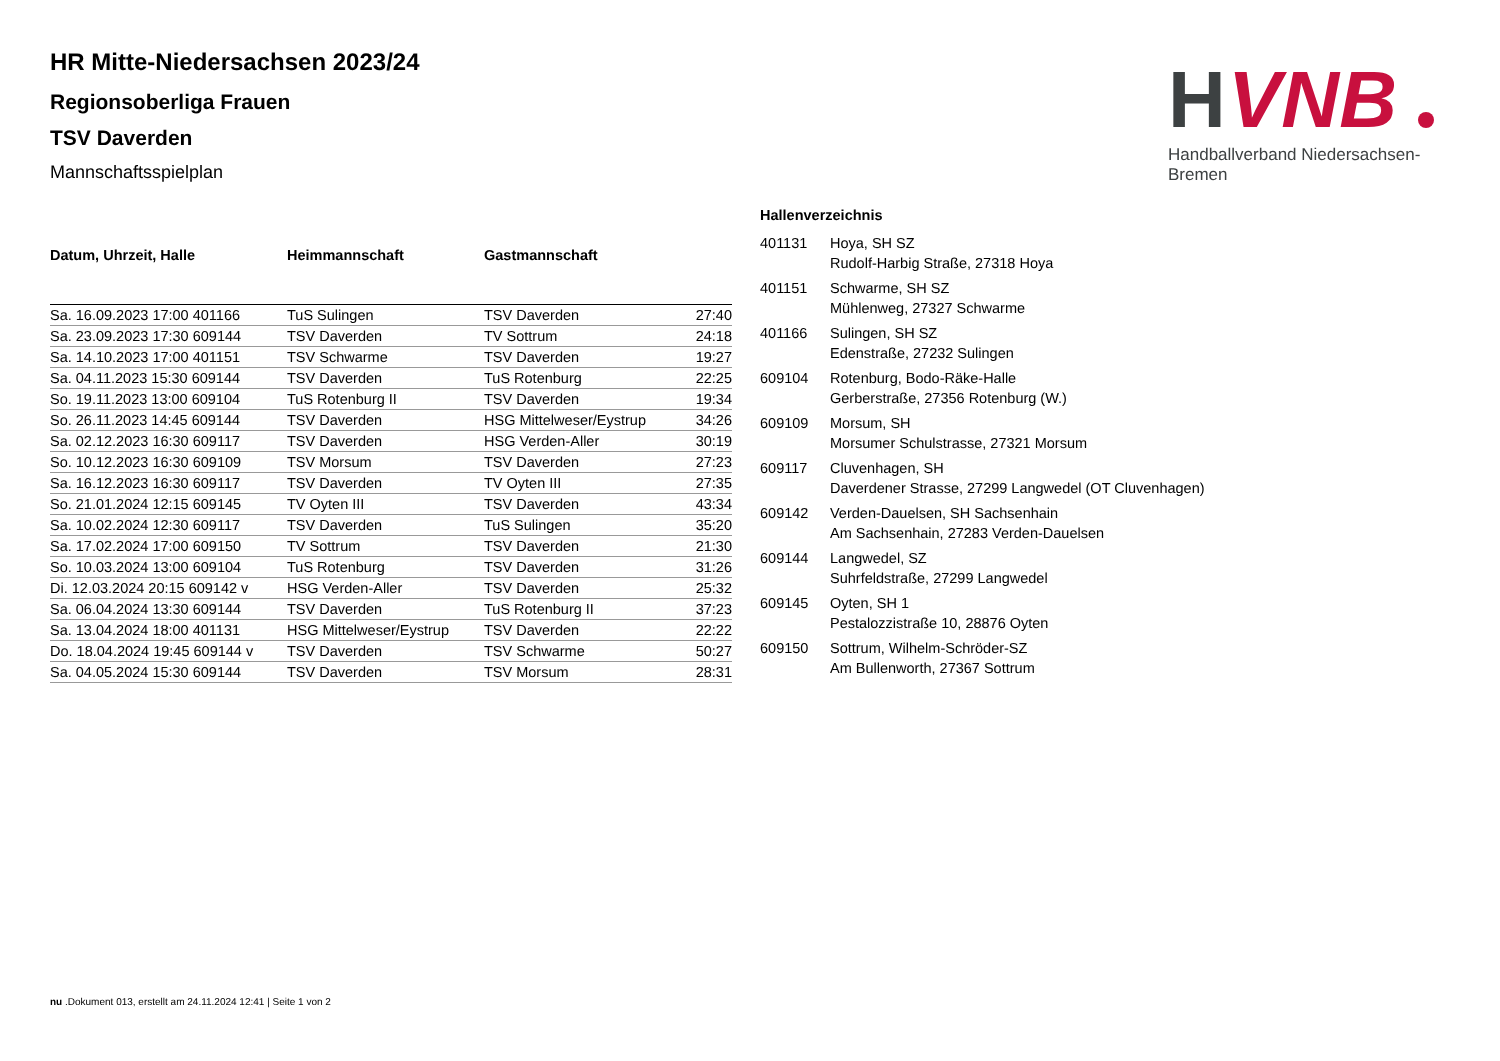H
VNB
Handballverband Niedersachsen-Bremen
HR Mitte-Niedersachsen 2023/24
Regionsoberliga Frauen
TSV Daverden
Mannschaftsspielplan
| Datum, Uhrzeit, Halle | Heimmannschaft | Gastmannschaft | |
| --- | --- | --- | --- |
| Sa. 16.09.2023 17:00 401166 | TuS Sulingen | TSV Daverden | 27:40 |
| Sa. 23.09.2023 17:30 609144 | TSV Daverden | TV Sottrum | 24:18 |
| Sa. 14.10.2023 17:00 401151 | TSV Schwarme | TSV Daverden | 19:27 |
| Sa. 04.11.2023 15:30 609144 | TSV Daverden | TuS Rotenburg | 22:25 |
| So. 19.11.2023 13:00 609104 | TuS Rotenburg II | TSV Daverden | 19:34 |
| So. 26.11.2023 14:45 609144 | TSV Daverden | HSG Mittelweser/Eystrup | 34:26 |
| Sa. 02.12.2023 16:30 609117 | TSV Daverden | HSG Verden-Aller | 30:19 |
| So. 10.12.2023 16:30 609109 | TSV Morsum | TSV Daverden | 27:23 |
| Sa. 16.12.2023 16:30 609117 | TSV Daverden | TV Oyten III | 27:35 |
| So. 21.01.2024 12:15 609145 | TV Oyten III | TSV Daverden | 43:34 |
| Sa. 10.02.2024 12:30 609117 | TSV Daverden | TuS Sulingen | 35:20 |
| Sa. 17.02.2024 17:00 609150 | TV Sottrum | TSV Daverden | 21:30 |
| So. 10.03.2024 13:00 609104 | TuS Rotenburg | TSV Daverden | 31:26 |
| Di. 12.03.2024 20:15 609142 v | HSG Verden-Aller | TSV Daverden | 25:32 |
| Sa. 06.04.2024 13:30 609144 | TSV Daverden | TuS Rotenburg II | 37:23 |
| Sa. 13.04.2024 18:00 401131 | HSG Mittelweser/Eystrup | TSV Daverden | 22:22 |
| Do. 18.04.2024 19:45 609144 v | TSV Daverden | TSV Schwarme | 50:27 |
| Sa. 04.05.2024 15:30 609144 | TSV Daverden | TSV Morsum | 28:31 |
| Hallenverzeichnis | |
| --- | --- |
| 401131 | Hoya, SH SZ Rudolf-Harbig Straße, 27318 Hoya |
| 401151 | Schwarme, SH SZ Mühlenweg, 27327 Schwarme |
| 401166 | Sulingen, SH SZ Edenstraße, 27232 Sulingen |
| 609104 | Rotenburg, Bodo-Räke-Halle Gerberstraße, 27356 Rotenburg (W.) |
| 609109 | Morsum, SH Morsumer Schulstrasse, 27321 Morsum |
| 609117 | Cluvenhagen, SH Daverdener Strasse, 27299 Langwedel (OT Cluvenhagen) |
| 609142 | Verden-Dauelsen, SH Sachsenhain Am Sachsenhain, 27283 Verden-Dauelsen |
| 609144 | Langwedel, SZ Suhrfeldstraße, 27299 Langwedel |
| 609145 | Oyten, SH 1 Pestalozzistraße 10, 28876 Oyten |
| 609150 | Sottrum, Wilhelm-Schröder-SZ Am Bullenworth, 27367 Sottrum |
nu .Dokument 013, erstellt am 24.11.2024 12:41 | Seite 1 von 2